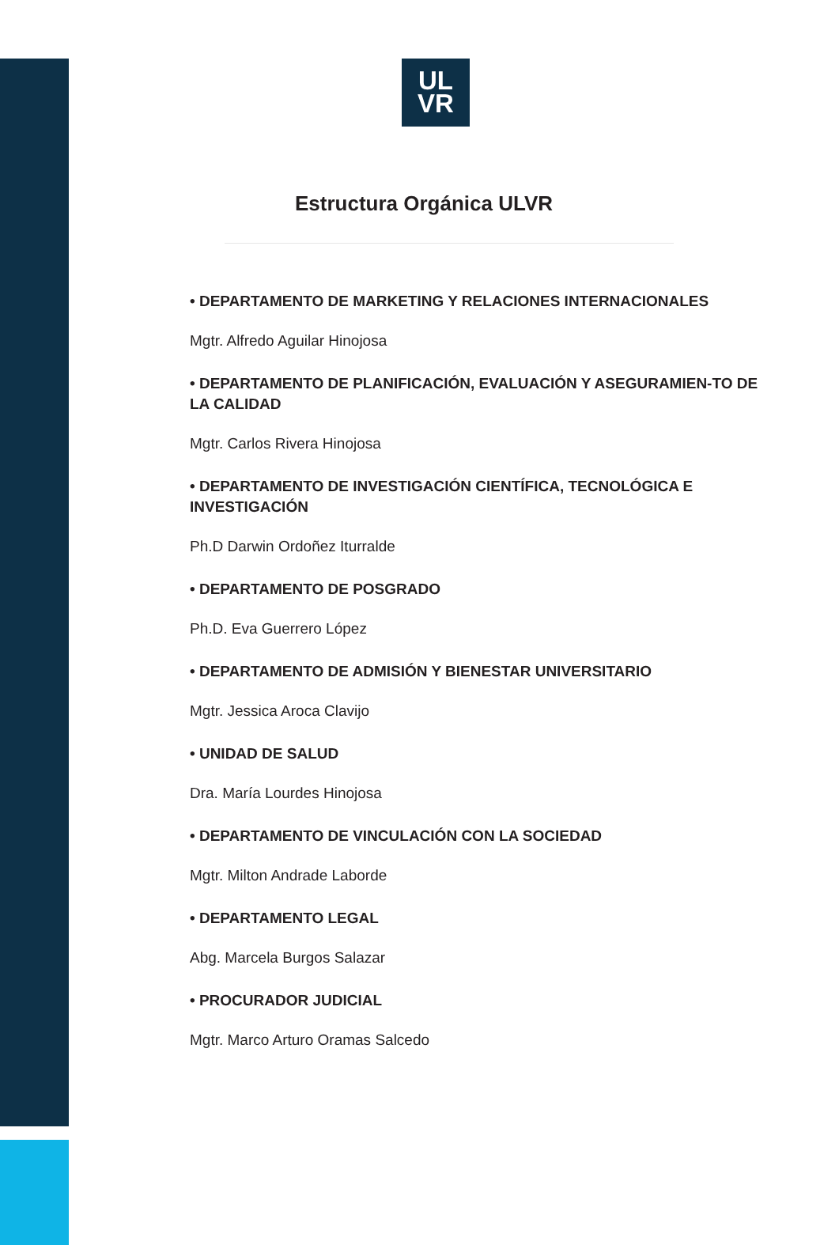UL
VR
Estructura Orgánica ULVR
• DEPARTAMENTO DE MARKETING Y RELACIONES INTERNACIONALES
Mgtr. Alfredo Aguilar Hinojosa
• DEPARTAMENTO DE PLANIFICACIÓN, EVALUACIÓN Y ASEGURAMIEN-TO DE LA CALIDAD
Mgtr. Carlos Rivera Hinojosa
• DEPARTAMENTO DE INVESTIGACIÓN CIENTÍFICA, TECNOLÓGICA E INVESTIGACIÓN
Ph.D Darwin Ordoñez Iturralde
• DEPARTAMENTO DE POSGRADO
Ph.D. Eva Guerrero López
• DEPARTAMENTO DE ADMISIÓN Y BIENESTAR UNIVERSITARIO
Mgtr. Jessica Aroca Clavijo
• UNIDAD DE SALUD
Dra. María Lourdes Hinojosa
• DEPARTAMENTO DE VINCULACIÓN CON LA SOCIEDAD
Mgtr. Milton Andrade Laborde
• DEPARTAMENTO LEGAL
Abg. Marcela Burgos Salazar
• PROCURADOR JUDICIAL
Mgtr. Marco Arturo Oramas Salcedo